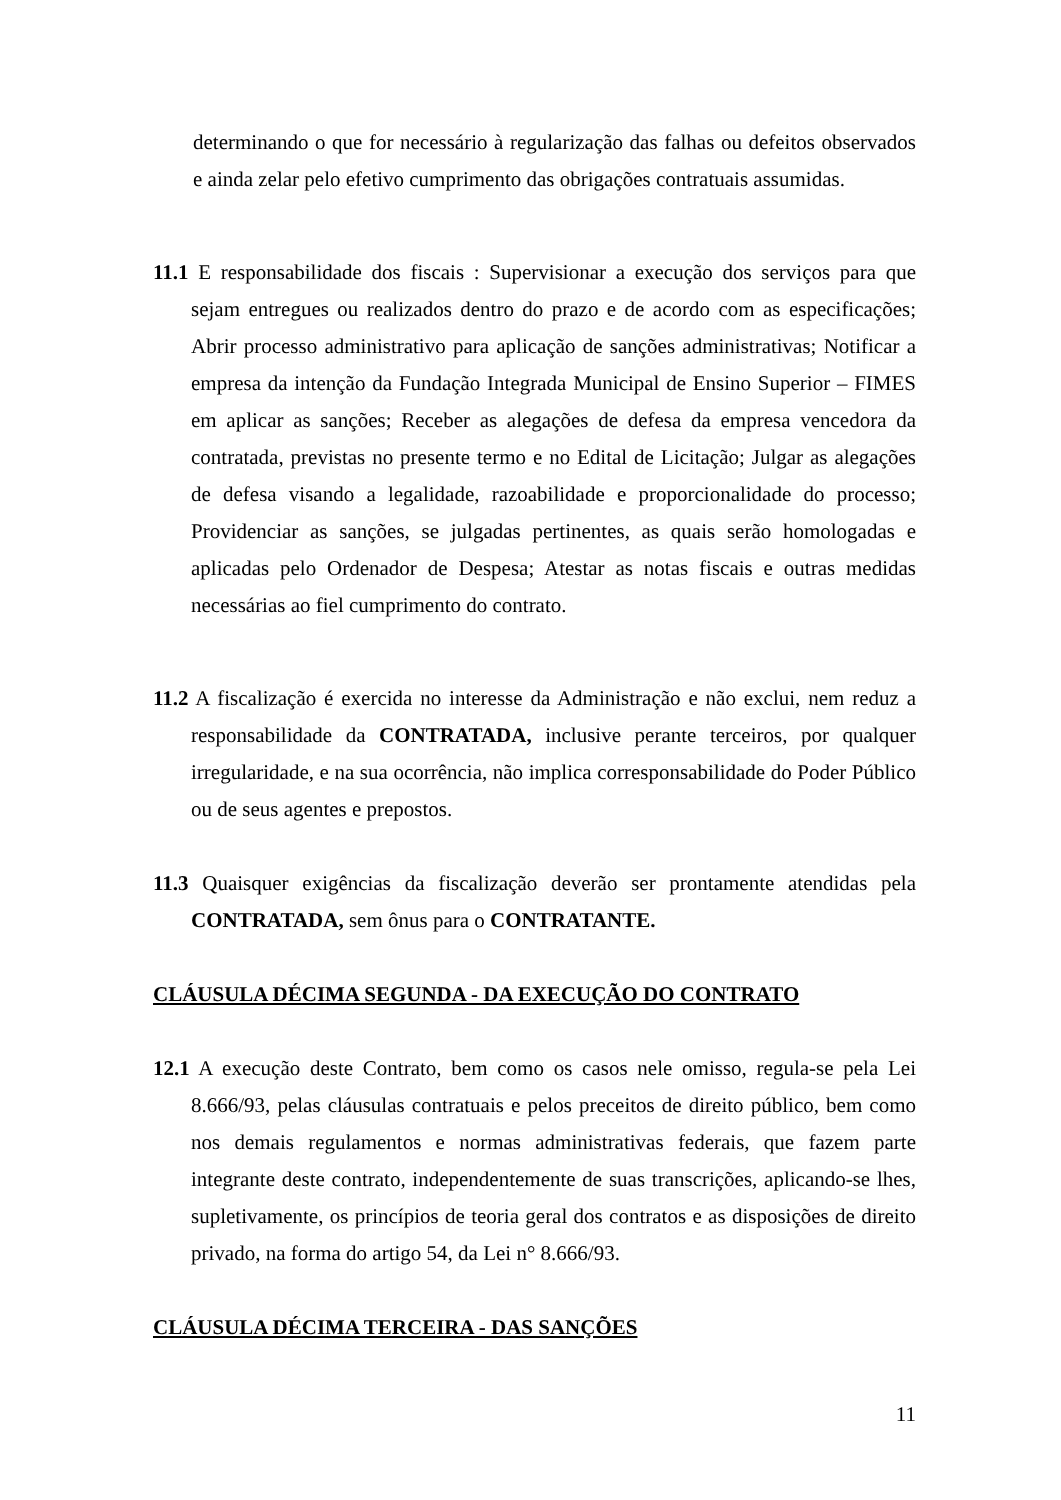determinando o que for necessário à regularização das falhas ou defeitos observados e ainda zelar pelo efetivo cumprimento das obrigações contratuais assumidas.
11.1 E responsabilidade dos fiscais : Supervisionar a execução dos serviços para que sejam entregues ou realizados dentro do prazo e de acordo com as especificações; Abrir processo administrativo para aplicação de sanções administrativas; Notificar a empresa da intenção da Fundação Integrada Municipal de Ensino Superior – FIMES em aplicar as sanções; Receber as alegações de defesa da empresa vencedora da contratada, previstas no presente termo e no Edital de Licitação; Julgar as alegações de defesa visando a legalidade, razoabilidade e proporcionalidade do processo; Providenciar as sanções, se julgadas pertinentes, as quais serão homologadas e aplicadas pelo Ordenador de Despesa; Atestar as notas fiscais e outras medidas necessárias ao fiel cumprimento do contrato.
11.2 A fiscalização é exercida no interesse da Administração e não exclui, nem reduz a responsabilidade da CONTRATADA, inclusive perante terceiros, por qualquer irregularidade, e na sua ocorrência, não implica corresponsabilidade do Poder Público ou de seus agentes e prepostos.
11.3 Quaisquer exigências da fiscalização deverão ser prontamente atendidas pela CONTRATADA, sem ônus para o CONTRATANTE.
CLÁUSULA DÉCIMA SEGUNDA - DA EXECUÇÃO DO CONTRATO
12.1 A execução deste Contrato, bem como os casos nele omisso, regula-se pela Lei 8.666/93, pelas cláusulas contratuais e pelos preceitos de direito público, bem como nos demais regulamentos e normas administrativas federais, que fazem parte integrante deste contrato, independentemente de suas transcrições, aplicando-se lhes, supletivamente, os princípios de teoria geral dos contratos e as disposições de direito privado, na forma do artigo 54, da Lei n° 8.666/93.
CLÁUSULA DÉCIMA TERCEIRA - DAS SANÇÕES
11